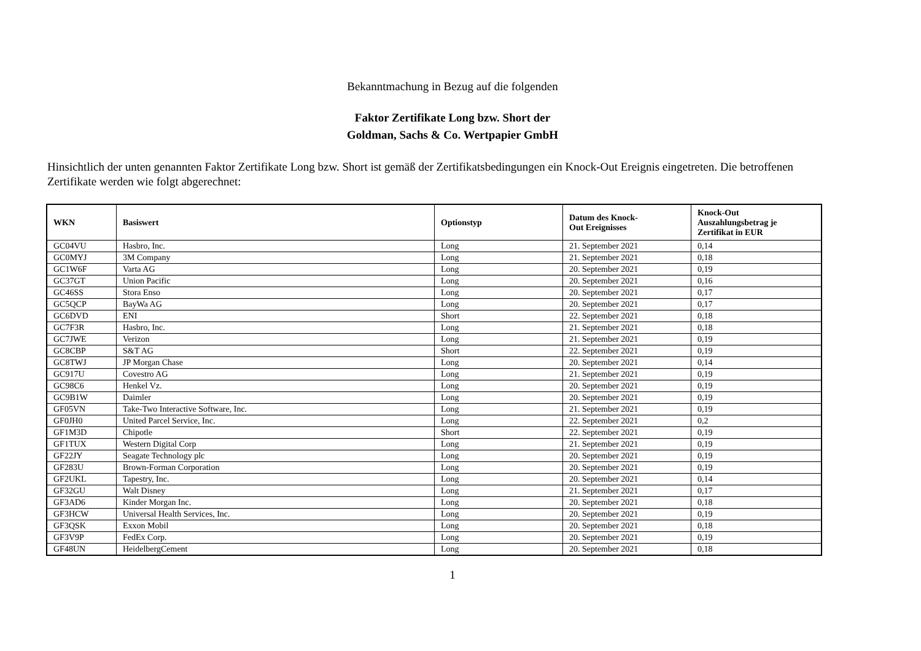Bekanntmachung in Bezug auf die folgenden
Faktor Zertifikate Long bzw. Short der
Goldman, Sachs & Co. Wertpapier GmbH
Hinsichtlich der unten genannten Faktor Zertifikate Long bzw. Short ist gemäß der Zertifikatsbedingungen ein Knock-Out Ereignis eingetreten. Die betroffenen Zertifikate werden wie folgt abgerechnet:
| WKN | Basiswert | Optionstyp | Datum des Knock- Out Ereignisses | Knock-Out Auszahlungsbetrag je Zertifikat in EUR |
| --- | --- | --- | --- | --- |
| GC04VU | Hasbro, Inc. | Long | 21. September 2021 | 0,14 |
| GC0MYJ | 3M Company | Long | 21. September 2021 | 0,18 |
| GC1W6F | Varta AG | Long | 20. September 2021 | 0,19 |
| GC37GT | Union Pacific | Long | 20. September 2021 | 0,16 |
| GC46SS | Stora Enso | Long | 20. September 2021 | 0,17 |
| GC5QCP | BayWa AG | Long | 20. September 2021 | 0,17 |
| GC6DVD | ENI | Short | 22. September 2021 | 0,18 |
| GC7F3R | Hasbro, Inc. | Long | 21. September 2021 | 0,18 |
| GC7JWE | Verizon | Long | 21. September 2021 | 0,19 |
| GC8CBP | S&T AG | Short | 22. September 2021 | 0,19 |
| GC8TWJ | JP Morgan Chase | Long | 20. September 2021 | 0,14 |
| GC917U | Covestro AG | Long | 21. September 2021 | 0,19 |
| GC98C6 | Henkel Vz. | Long | 20. September 2021 | 0,19 |
| GC9B1W | Daimler | Long | 20. September 2021 | 0,19 |
| GF05VN | Take-Two Interactive Software, Inc. | Long | 21. September 2021 | 0,19 |
| GF0JH0 | United Parcel Service, Inc. | Long | 22. September 2021 | 0,2 |
| GF1M3D | Chipotle | Short | 22. September 2021 | 0,19 |
| GF1TUX | Western Digital Corp | Long | 21. September 2021 | 0,19 |
| GF22JY | Seagate Technology plc | Long | 20. September 2021 | 0,19 |
| GF283U | Brown-Forman Corporation | Long | 20. September 2021 | 0,19 |
| GF2UKL | Tapestry, Inc. | Long | 20. September 2021 | 0,14 |
| GF32GU | Walt Disney | Long | 21. September 2021 | 0,17 |
| GF3AD6 | Kinder Morgan Inc. | Long | 20. September 2021 | 0,18 |
| GF3HCW | Universal Health Services, Inc. | Long | 20. September 2021 | 0,19 |
| GF3QSK | Exxon Mobil | Long | 20. September 2021 | 0,18 |
| GF3V9P | FedEx Corp. | Long | 20. September 2021 | 0,19 |
| GF48UN | HeidelbergCement | Long | 20. September 2021 | 0,18 |
1